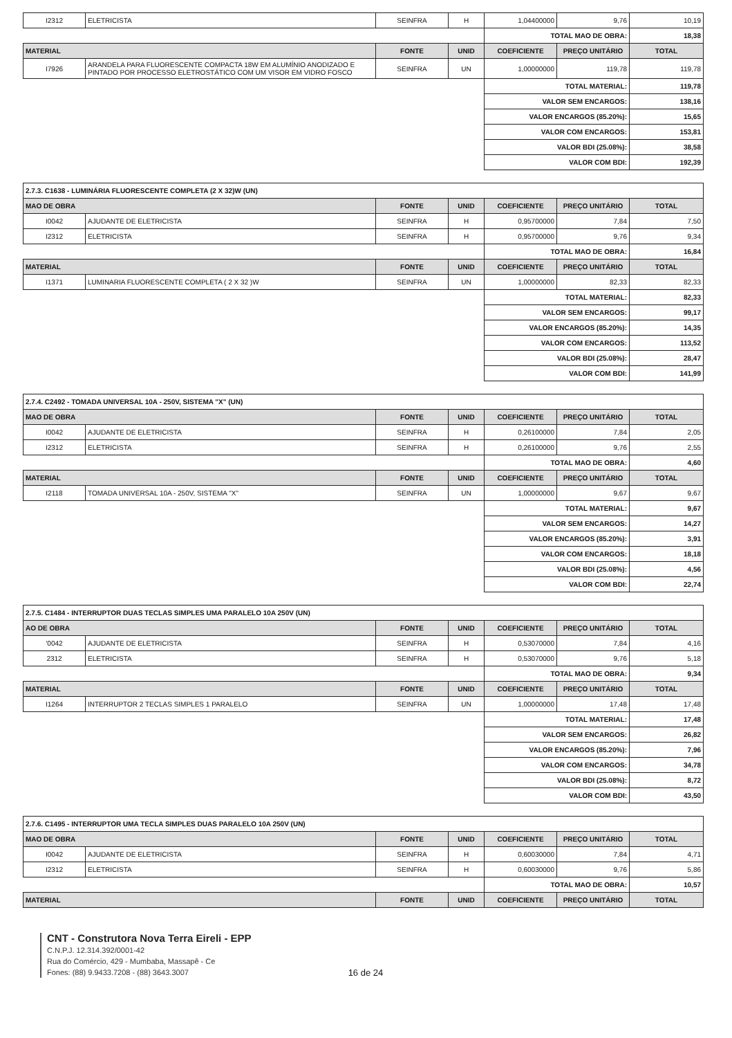| I2312 | ELETRICISTA | SEINFRA | H | 1,04400000 | 9,76 | 10,19 |
| | | | | TOTAL MAO DE OBRA: | | 18,38 |
| MATERIAL | | FONTE | UNID | COEFICIENTE | PREÇO UNITÁRIO | TOTAL |
| I7926 | ARANDELA PARA FLUORESCENTE COMPACTA 18W EM ALUMÍNIO ANODIZADO E PINTADO POR PROCESSO ELETROSTÁTICO COM UM VISOR EM VIDRO FOSCO | SEINFRA | UN | 1,00000000 | 119,78 | 119,78 |
| | | | | TOTAL MATERIAL: | | 119,78 |
| | | | | VALOR SEM ENCARGOS: | | 138,16 |
| | | | | VALOR ENCARGOS (85.20%): | | 15,65 |
| | | | | VALOR COM ENCARGOS: | | 153,81 |
| | | | | VALOR BDI (25.08%): | | 38,58 |
| | | | | VALOR COM BDI: | | 192,39 |
| 2.7.3. C1638 - LUMINÁRIA FLUORESCENTE COMPLETA (2 X 32)W (UN) | | | | | | |
| MAO DE OBRA | | FONTE | UNID | COEFICIENTE | PREÇO UNITÁRIO | TOTAL |
| I0042 | AJUDANTE DE ELETRICISTA | SEINFRA | H | 0,95700000 | 7,84 | 7,50 |
| I2312 | ELETRICISTA | SEINFRA | H | 0,95700000 | 9,76 | 9,34 |
| | | | | TOTAL MAO DE OBRA: | | 16,84 |
| MATERIAL | | FONTE | UNID | COEFICIENTE | PREÇO UNITÁRIO | TOTAL |
| I1371 | LUMINARIA FLUORESCENTE COMPLETA ( 2 X 32 )W | SEINFRA | UN | 1,00000000 | 82,33 | 82,33 |
| | | | | TOTAL MATERIAL: | | 82,33 |
| | | | | VALOR SEM ENCARGOS: | | 99,17 |
| | | | | VALOR ENCARGOS (85.20%): | | 14,35 |
| | | | | VALOR COM ENCARGOS: | | 113,52 |
| | | | | VALOR BDI (25.08%): | | 28,47 |
| | | | | VALOR COM BDI: | | 141,99 |
| 2.7.4. C2492 - TOMADA UNIVERSAL 10A - 250V, SISTEMA "X" (UN) | | | | | | |
| MAO DE OBRA | | FONTE | UNID | COEFICIENTE | PREÇO UNITÁRIO | TOTAL |
| I0042 | AJUDANTE DE ELETRICISTA | SEINFRA | H | 0,26100000 | 7,84 | 2,05 |
| I2312 | ELETRICISTA | SEINFRA | H | 0,26100000 | 9,76 | 2,55 |
| | | | | TOTAL MAO DE OBRA: | | 4,60 |
| MATERIAL | | FONTE | UNID | COEFICIENTE | PREÇO UNITÁRIO | TOTAL |
| I2118 | TOMADA UNIVERSAL 10A - 250V, SISTEMA "X" | SEINFRA | UN | 1,00000000 | 9,67 | 9,67 |
| | | | | TOTAL MATERIAL: | | 9,67 |
| | | | | VALOR SEM ENCARGOS: | | 14,27 |
| | | | | VALOR ENCARGOS (85.20%): | | 3,91 |
| | | | | VALOR COM ENCARGOS: | | 18,18 |
| | | | | VALOR BDI (25.08%): | | 4,56 |
| | | | | VALOR COM BDI: | | 22,74 |
| 2.7.5. C1484 - INTERRUPTOR DUAS TECLAS SIMPLES UMA PARALELO 10A 250V (UN) | | | | | | |
| AO DE OBRA | | FONTE | UNID | COEFICIENTE | PREÇO UNITÁRIO | TOTAL |
| '0042 | AJUDANTE DE ELETRICISTA | SEINFRA | H | 0,53070000 | 7,84 | 4,16 |
| 2312 | ELETRICISTA | SEINFRA | H | 0,53070000 | 9,76 | 5,18 |
| | | | | TOTAL MAO DE OBRA: | | 9,34 |
| MATERIAL | | FONTE | UNID | COEFICIENTE | PREÇO UNITÁRIO | TOTAL |
| I1264 | INTERRUPTOR 2 TECLAS SIMPLES 1 PARALELO | SEINFRA | UN | 1,00000000 | 17,48 | 17,48 |
| | | | | TOTAL MATERIAL: | | 17,48 |
| | | | | VALOR SEM ENCARGOS: | | 26,82 |
| | | | | VALOR ENCARGOS (85.20%): | | 7,96 |
| | | | | VALOR COM ENCARGOS: | | 34,78 |
| | | | | VALOR BDI (25.08%): | | 8,72 |
| | | | | VALOR COM BDI: | | 43,50 |
| 2.7.6. C1495 - INTERRUPTOR UMA TECLA SIMPLES DUAS PARALELO 10A 250V (UN) | | | | | | |
| MAO DE OBRA | | FONTE | UNID | COEFICIENTE | PREÇO UNITÁRIO | TOTAL |
| I0042 | AJUDANTE DE ELETRICISTA | SEINFRA | H | 0,60030000 | 7,84 | 4,71 |
| I2312 | ELETRICISTA | SEINFRA | H | 0,60030000 | 9,76 | 5,86 |
| | | | | TOTAL MAO DE OBRA: | | 10,57 |
| MATERIAL | | FONTE | UNID | COEFICIENTE | PREÇO UNITÁRIO | TOTAL |
CNT - Construtora Nova Terra Eireli - EPP
C.N.P.J. 12.314.392/0001-42
Rua do Comércio, 429 - Mumbaba, Massapê - Ce
Fones: (88) 9.9433.7208 - (88) 3643.3007
16 de 24